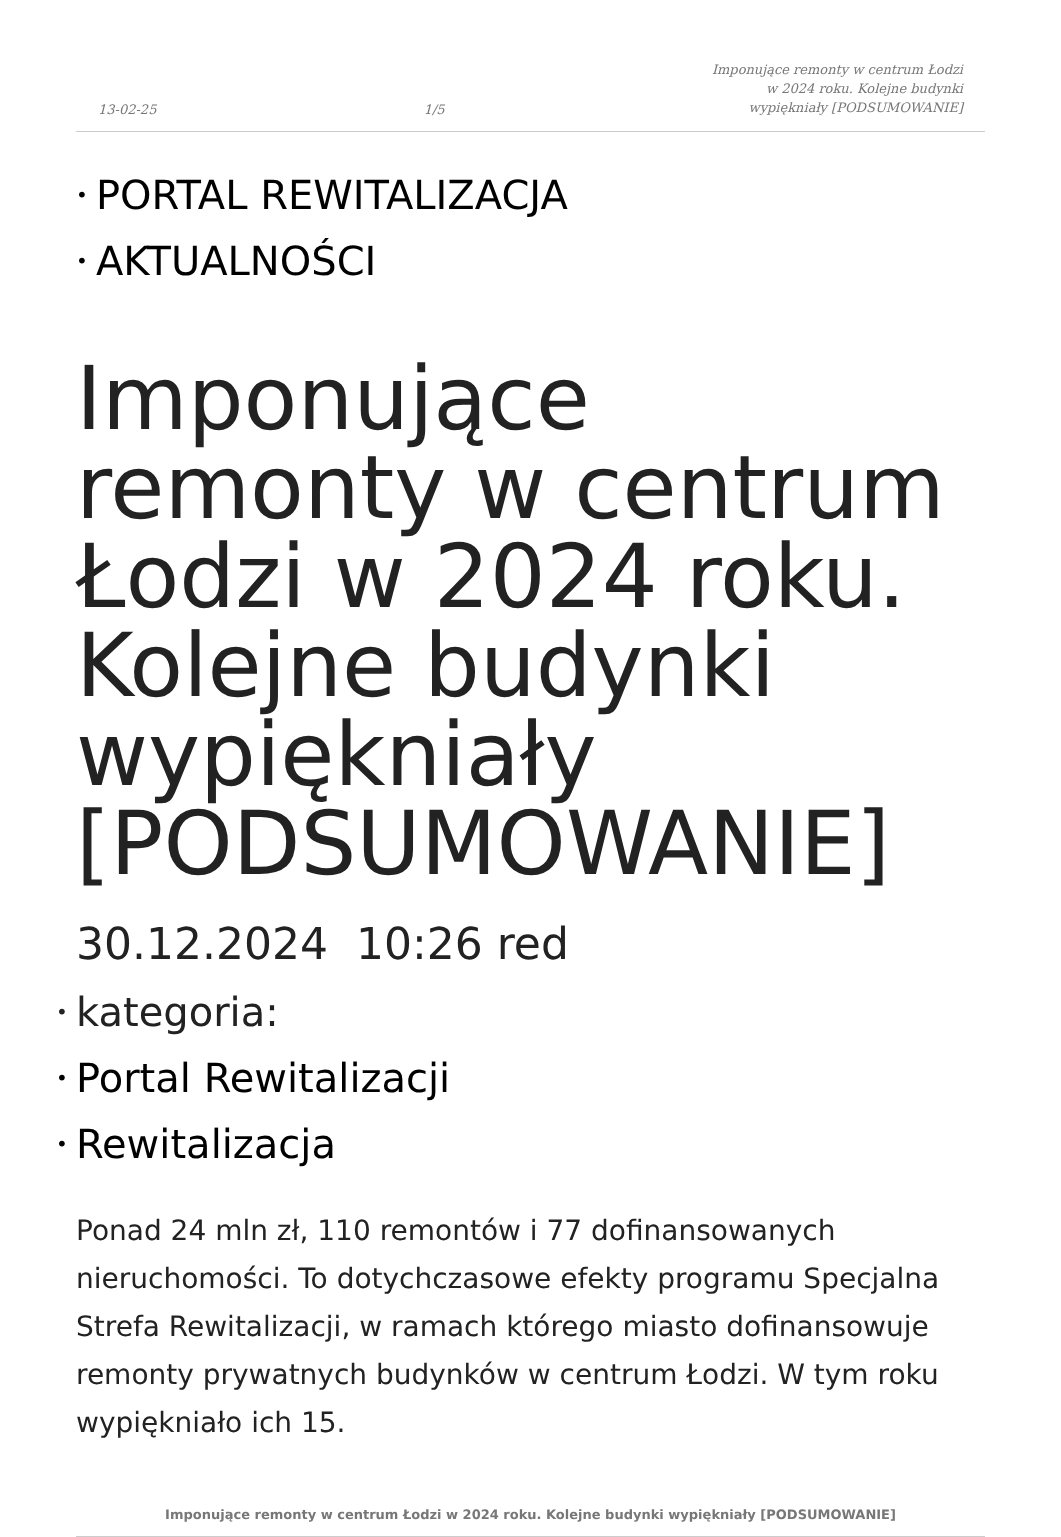13-02-25 1/5 Imponujące remonty w centrum Łodzi
w 2024 roku. Kolejne budynki
wypiękniały [PODSUMOWANIE]
• PORTAL REWITALIZACJA
• AKTUALNOŚCI
Imponujące remonty w centrum Łodzi w 2024 roku. Kolejne budynki wypiękniały [PODSUMOWANIE]
30.12.2024 10:26 red
• kategoria:
• Portal Rewitalizacji
• Rewitalizacja
Ponad 24 mln zł, 110 remontów i 77 dofinansowanych nieruchomości. To dotychczasowe efekty programu Specjalna Strefa Rewitalizacji, w ramach którego miasto dofinansowuje remonty prywatnych budynków w centrum Łodzi. W tym roku wypiękniało ich 15.
Imponujące remonty w centrum Łodzi w 2024 roku. Kolejne budynki wypiękniały [PODSUMOWANIE]